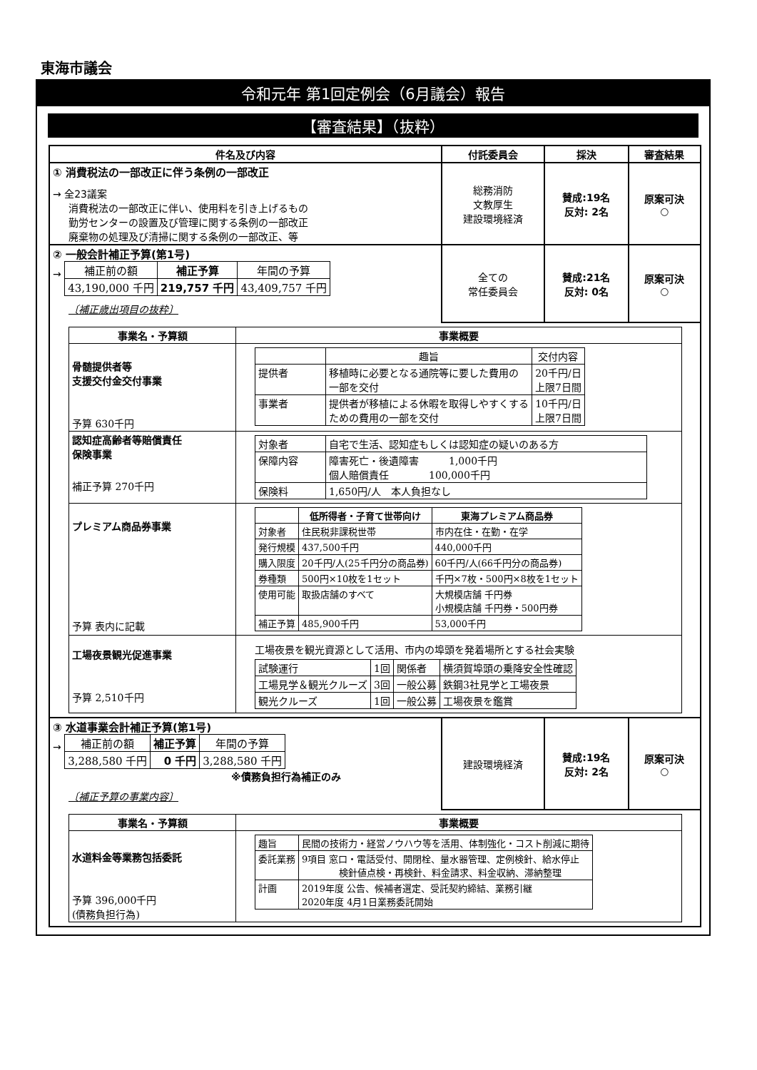東海市議会
令和元年 第1回定例会（6月議会）報告
【審査結果】（抜粋）
| 件名及び内容 | 付託委員会 | 採決 | 審査結果 |
| --- | --- | --- | --- |
| ① 消費税法の一部改正に伴う条例の一部改正 → 全23議案 消費税法の一部改正に伴い、使用料を引き上げるもの 勤労センターの設置及び管理に関する条例の一部改正 廃棄物の処理及び清掃に関する条例の一部改正、等 | 総務消防 文教厚生 建設環境経済 | 賛成:19名 反対: 2名 | 原案可決 ○ |
| ② 一般会計補正予算(第1号) → / 補正前の額 / 補正予算 / 年間の予算 / / 43,190,000 千円 / 219,757 千円 / 43,409,757 千円 / 〔補正歳出項目の抜粋〕 | 全ての 常任委員会 | 賛成:21名 反対: 0名 | 原案可決 ○ |
| / 事業名・予算額 / 事業概要 / / --- / --- / / 骨髄提供者等 支援交付金交付事業 予算 630千円 / / / 趣旨 / 交付内容 / / 提供者 / 移植時に必要となる通院等に要した費用の 一部を交付 / 20千円/日 上限7日間 / / 事業者 / 提供者が移植による休暇を取得しやすくする ための費用の一部を交付 / 10千円/日 上限7日間 / / / 認知症高齢者等賠償責任 保険事業 補正予算 270千円 / / 対象者 / 自宅で生活、認知症もしくは認知症の疑いのある方 / / 保障内容 / 障害死亡・後遺障害 1,000千円 個人賠償責任 100,000千円 / / 保険料 / 1,650円/人 本人負担なし / / / プレミアム商品券事業 予算 表内に記載 / / / 低所得者・子育て世帯向け / 東海プレミアム商品券 / / 対象者 / 住民税非課税世帯 / 市内在住・在勤・在学 / / 発行規模 / 437,500千円 / 440,000千円 / / 購入限度 / 20千円/人(25千円分の商品券) / 60千円/人(66千円分の商品券) / / 券種類 / 500円×10枚を1セット / 千円×7枚・500円×8枚を1セット / / 使用可能 / 取扱店舗のすべて / 大規模店舗 千円券 小規模店舗 千円券・500円券 / / 補正予算 / 485,900千円 / 53,000千円 / / / 工場夜景観光促進事業 予算 2,510千円 / 工場夜景を観光資源として活用、市内の埠頭を発着場所とする社会実験 / 試験運行 / 1回 / 関係者 / 横須賀埠頭の乗降安全性確認 / / 工場見学＆観光クルーズ / 3回 / 一般公募 / 鉄鋼3社見学と工場夜景 / / 観光クルーズ / 1回 / 一般公募 / 工場夜景を鑑賞 / / | | | |
| ③ 水道事業会計補正予算(第1号) → / 補正前の額 / 補正予算 / 年間の予算 / / 3,288,580 千円 / 0 千円 / 3,288,580 千円 / ※債務負担行為補正のみ 〔補正予算の事業内容〕 | 建設環境経済 | 賛成:19名 反対: 2名 | 原案可決 ○ |
| / 事業名・予算額 / 事業概要 / / --- / --- / / 水道料金等業務包括委託 予算 396,000千円 (債務負担行為) / / 趣旨 / 民間の技術力・経営ノウハウ等を活用、体制強化・コスト削減に期待 / / 委託業務 / 9項目 窓口・電話受付、開閉栓、量水器管理、定例検針、給水停止 検針値点検・再検針、料金請求、料金収納、滞納整理 / / 計画 / 2019年度 公告、候補者選定、受託契約締結、業務引継 2020年度 4月1日業務委託開始 / / | | | |